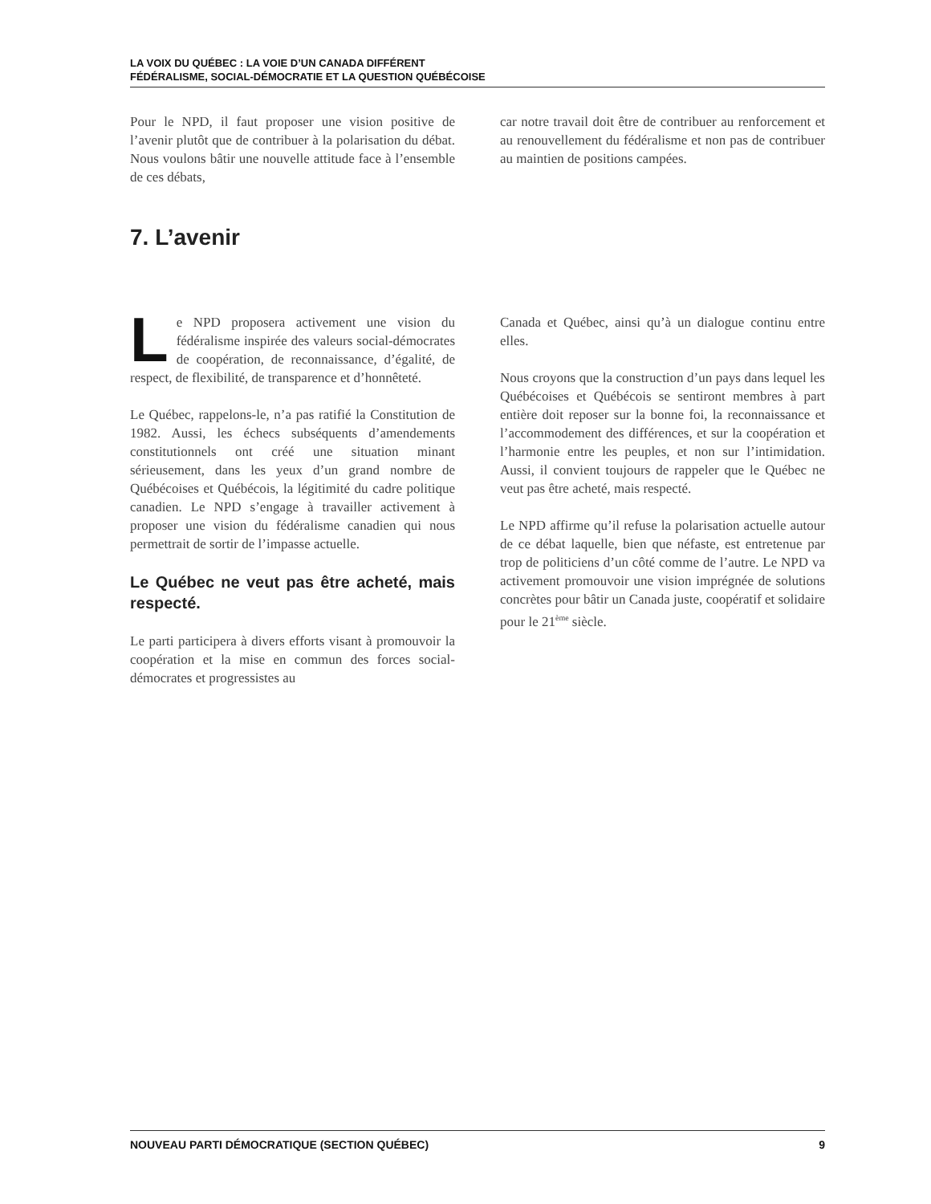LA VOIX DU QUÉBEC : LA VOIE D’UN CANADA DIFFÉRENT
FÉDÉRALISME, SOCIAL-DÉMOCRATIE ET LA QUESTION QUÉBÉCOISE
Pour le NPD, il faut proposer une vision positive de l’avenir plutôt que de contribuer à la polarisation du débat. Nous voulons bâtir une nouvelle attitude face à l’ensemble de ces débats,
car notre travail doit être de contribuer au renforcement et au renouvellement du fédéralisme et non pas de contribuer au maintien de positions campées.
7. L’avenir
Le NPD proposera activement une vision du fédéralisme inspirée des valeurs social-démocrates de coopération, de reconnaissance, d’égalité, de respect, de flexibilité, de transparence et d’honnêteté.
Le Québec, rappelons-le, n’a pas ratifié la Constitution de 1982. Aussi, les échecs subséquents d’amendements constitutionnels ont créé une situation minant sérieusement, dans les yeux d’un grand nombre de Québécoises et Québécois, la légitimité du cadre politique canadien. Le NPD s’engage à travailler activement à proposer une vision du fédéralisme canadien qui nous permettrait de sortir de l’impasse actuelle.
Le Québec ne veut pas être acheté, mais respecté.
Le parti participera à divers efforts visant à promouvoir la coopération et la mise en commun des forces social-démocrates et progressistes au
Canada et Québec, ainsi qu’à un dialogue continu entre elles.
Nous croyons que la construction d’un pays dans lequel les Québécoises et Québécois se sentiront membres à part entière doit reposer sur la bonne foi, la reconnaissance et l’accommodement des différences, et sur la coopération et l’harmonie entre les peuples, et non sur l’intimidation. Aussi, il convient toujours de rappeler que le Québec ne veut pas être acheté, mais respecté.
Le NPD affirme qu’il refuse la polarisation actuelle autour de ce débat laquelle, bien que néfaste, est entretenue par trop de politiciens d’un côté comme de l’autre. Le NPD va activement promouvoir une vision imprégnée de solutions concrètes pour bâtir un Canada juste, coopératif et solidaire pour le 21<sup>ème</sup> siècle.
NOUVEAU PARTI DÉMOCRATIQUE (SECTION QUÉBEC) 9